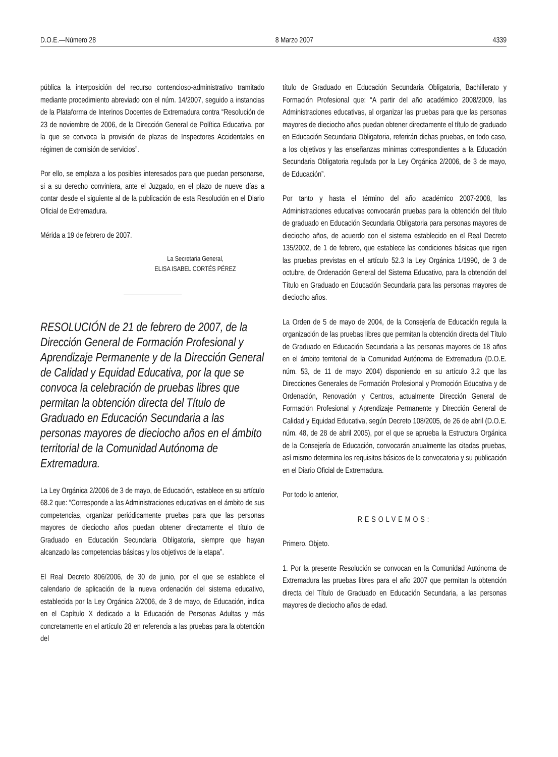D.O.E.—Número 28 8 Marzo 2007 4339
pública la interposición del recurso contencioso-administrativo tramitado mediante procedimiento abreviado con el núm. 14/2007, seguido a instancias de la Plataforma de Interinos Docentes de Extremadura contra “Resolución de 23 de noviembre de 2006, de la Dirección General de Política Educativa, por la que se convoca la provisión de plazas de Inspectores Accidentales en régimen de comisión de servicios”.
Por ello, se emplaza a los posibles interesados para que puedan personarse, si a su derecho conviniera, ante el Juzgado, en el plazo de nueve días a contar desde el siguiente al de la publicación de esta Resolución en el Diario Oficial de Extremadura.
Mérida a 19 de febrero de 2007.
La Secretaria General,
ELISA ISABEL CORTÉS PÉREZ
RESOLUCIÓN de 21 de febrero de 2007, de la Dirección General de Formación Profesional y Aprendizaje Permanente y de la Dirección General de Calidad y Equidad Educativa, por la que se convoca la celebración de pruebas libres que permitan la obtención directa del Título de Graduado en Educación Secundaria a las personas mayores de dieciocho años en el ámbito territorial de la Comunidad Autónoma de Extremadura.
La Ley Orgánica 2/2006 de 3 de mayo, de Educación, establece en su artículo 68.2 que: “Corresponde a las Administraciones educativas en el ámbito de sus competencias, organizar periódicamente pruebas para que las personas mayores de dieciocho años puedan obtener directamente el título de Graduado en Educación Secundaria Obligatoria, siempre que hayan alcanzado las competencias básicas y los objetivos de la etapa”.
El Real Decreto 806/2006, de 30 de junio, por el que se establece el calendario de aplicación de la nueva ordenación del sistema educativo, establecida por la Ley Orgánica 2/2006, de 3 de mayo, de Educación, indica en el Capítulo X dedicado a la Educación de Personas Adultas y más concretamente en el artículo 28 en referencia a las pruebas para la obtención del
título de Graduado en Educación Secundaria Obligatoria, Bachillerato y Formación Profesional que: “A partir del año académico 2008/2009, las Administraciones educativas, al organizar las pruebas para que las personas mayores de dieciocho años puedan obtener directamente el título de graduado en Educación Secundaria Obligatoria, referirán dichas pruebas, en todo caso, a los objetivos y las enseñanzas mínimas correspondientes a la Educación Secundaria Obligatoria regulada por la Ley Orgánica 2/2006, de 3 de mayo, de Educación”.
Por tanto y hasta el término del año académico 2007-2008, las Administraciones educativas convocarán pruebas para la obtención del título de graduado en Educación Secundaria Obligatoria para personas mayores de dieciocho años, de acuerdo con el sistema establecido en el Real Decreto 135/2002, de 1 de febrero, que establece las condiciones básicas que rigen las pruebas previstas en el artículo 52.3 la Ley Orgánica 1/1990, de 3 de octubre, de Ordenación General del Sistema Educativo, para la obtención del Título en Graduado en Educación Secundaria para las personas mayores de dieciocho años.
La Orden de 5 de mayo de 2004, de la Consejería de Educación regula la organización de las pruebas libres que permitan la obtención directa del Título de Graduado en Educación Secundaria a las personas mayores de 18 años en el ámbito territorial de la Comunidad Autónoma de Extremadura (D.O.E. núm. 53, de 11 de mayo 2004) disponiendo en su artículo 3.2 que las Direcciones Generales de Formación Profesional y Promoción Educativa y de Ordenación, Renovación y Centros, actualmente Dirección General de Formación Profesional y Aprendizaje Permanente y Dirección General de Calidad y Equidad Educativa, según Decreto 108/2005, de 26 de abril (D.O.E. núm. 48, de 28 de abril 2005), por el que se aprueba la Estructura Orgánica de la Consejería de Educación, convocarán anualmente las citadas pruebas, así mismo determina los requisitos básicos de la convocatoria y su publicación en el Diario Oficial de Extremadura.
Por todo lo anterior,
RESOLVEMOS:
Primero. Objeto.
1. Por la presente Resolución se convocan en la Comunidad Autónoma de Extremadura las pruebas libres para el año 2007 que permitan la obtención directa del Título de Graduado en Educación Secundaria, a las personas mayores de dieciocho años de edad.